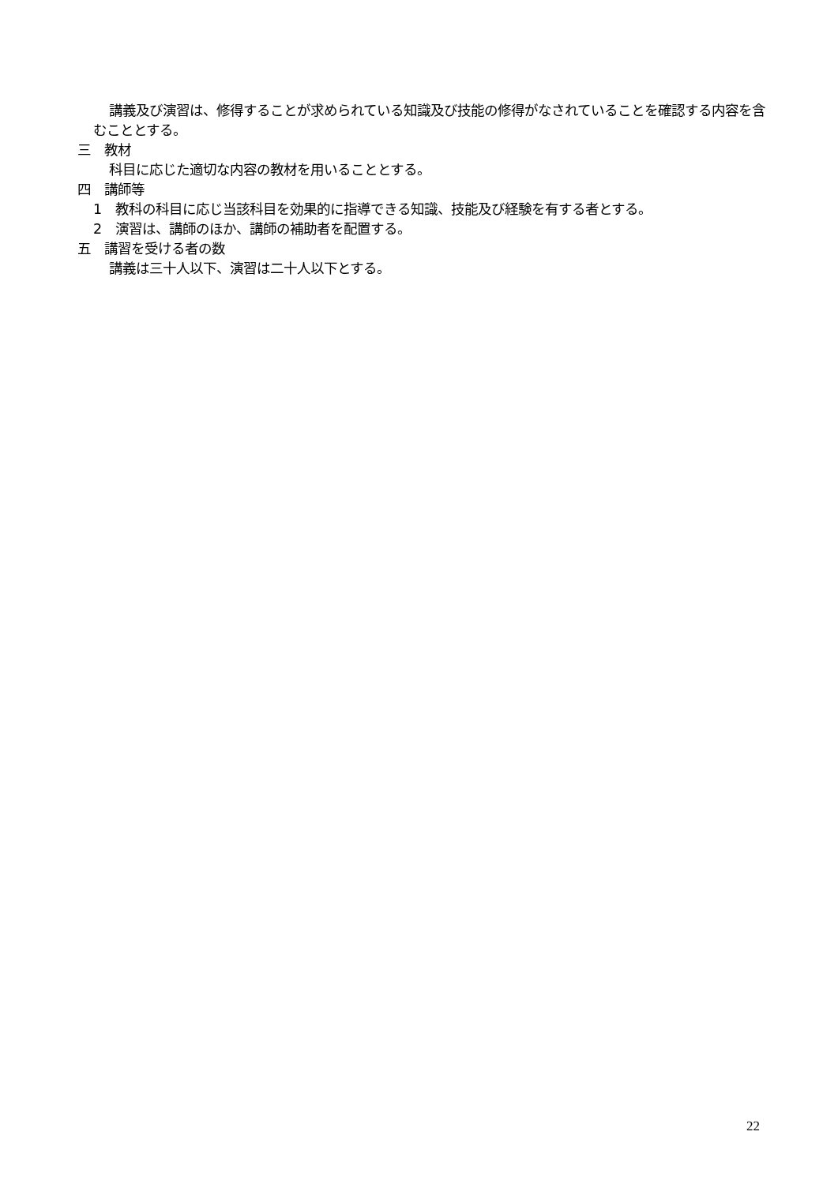講義及び演習は、修得することが求められている知識及び技能の修得がなされていることを確認する内容を含むこととする。
三　教材
科目に応じた適切な内容の教材を用いることとする。
四　講師等
1　教科の科目に応じ当該科目を効果的に指導できる知識、技能及び経験を有する者とする。
2　演習は、講師のほか、講師の補助者を配置する。
五　講習を受ける者の数
講義は三十人以下、演習は二十人以下とする。
22